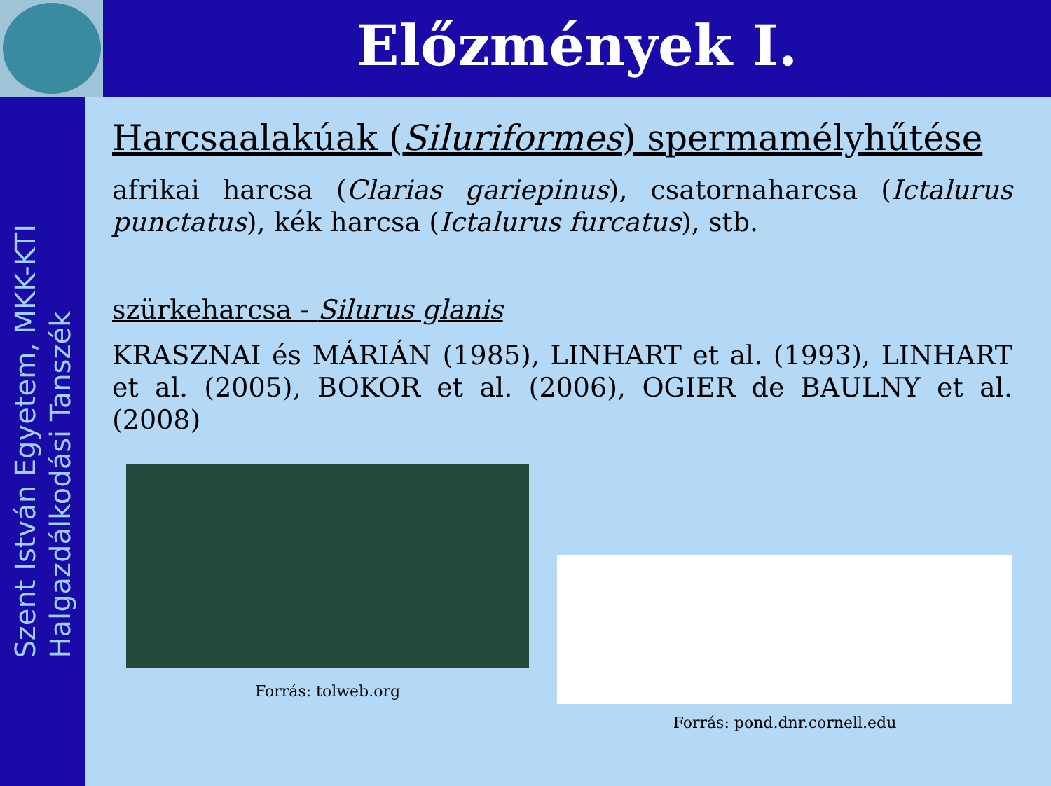Előzmények I.
Szent István Egyetem, MKK-KTI
Halgazdálkodási Tanszék
Harcsaalakúak (Siluriformes) spermamélyhűtése
afrikai harcsa (Clarias gariepinus), csatornaharcsa (Ictalurus punctatus), kék harcsa (Ictalurus furcatus), stb.
szürkeharcsa - Silurus glanis
KRASZNAI és MÁRIÁN (1985), LINHART et al. (1993), LINHART et al. (2005), BOKOR et al. (2006), OGIER de BAULNY et al. (2008)
Forrás: tolweb.org
Forrás: pond.dnr.cornell.edu